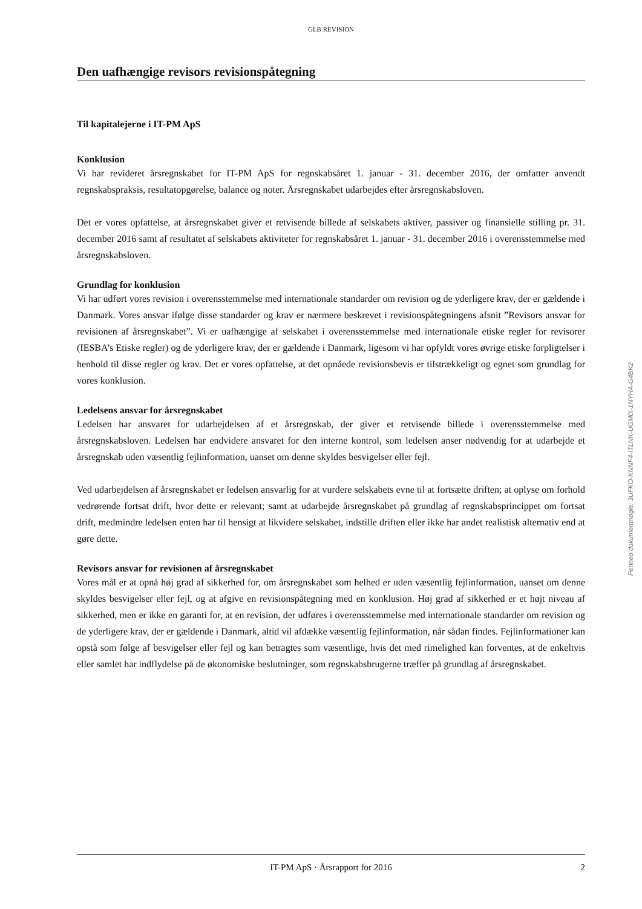GLB REVISION
Den uafhængige revisors revisionspåtegning
Til kapitalejerne i IT-PM ApS
Konklusion
Vi har revideret årsregnskabet for IT-PM ApS for regnskabsåret 1. januar - 31. december 2016, der omfatter anvendt regnskabspraksis, resultatopgørelse, balance og noter. Årsregnskabet udarbejdes efter årsregnskabsloven.
Det er vores opfattelse, at årsregnskabet giver et retvisende billede af selskabets aktiver, passiver og finansielle stilling pr. 31. december 2016 samt af resultatet af selskabets aktiviteter for regnskabsåret 1. januar - 31. december 2016 i overensstemmelse med årsregnskabsloven.
Grundlag for konklusion
Vi har udført vores revision i overensstemmelse med internationale standarder om revision og de yderligere krav, der er gældende i Danmark. Vores ansvar ifølge disse standarder og krav er nærmere beskrevet i revisionspåtegningens afsnit ”Revisors ansvar for revisionen af årsregnskabet”. Vi er uafhængige af selskabet i overensstemmelse med internationale etiske regler for revisorer (IESBA’s Etiske regler) og de yderligere krav, der er gældende i Danmark, ligesom vi har opfyldt vores øvrige etiske forpligtelser i henhold til disse regler og krav. Det er vores opfattelse, at det opnåede revisionsbevis er tilstrækkeligt og egnet som grundlag for vores konklusion.
Ledelsens ansvar for årsregnskabet
Ledelsen har ansvaret for udarbejdelsen af et årsregnskab, der giver et retvisende billede i overensstemmelse med årsregnskabsloven. Ledelsen har endvidere ansvaret for den interne kontrol, som ledelsen anser nødvendig for at udarbejde et årsregnskab uden væsentlig fejlinformation, uanset om denne skyldes besvigelser eller fejl.
Ved udarbejdelsen af årsregnskabet er ledelsen ansvarlig for at vurdere selskabets evne til at fortsætte driften; at oplyse om forhold vedrørende fortsat drift, hvor dette er relevant; samt at udarbejde årsregnskabet på grundlag af regnskabsprincippet om fortsat drift, medmindre ledelsen enten har til hensigt at likvidere selskabet, indstille driften eller ikke har andet realistisk alternativ end at gøre dette.
Revisors ansvar for revisionen af årsregnskabet
Vores mål er at opnå høj grad af sikkerhed for, om årsregnskabet som helhed er uden væsentlig fejlinformation, uanset om denne skyldes besvigelser eller fejl, og at afgive en revisionspåtegning med en konklusion. Høj grad af sikkerhed er et højt niveau af sikkerhed, men er ikke en garanti for, at en revision, der udføres i overensstemmelse med internationale standarder om revision og de yderligere krav, der er gældende i Danmark, altid vil afdække væsentlig fejlinformation, når sådan findes. Fejlinformationer kan opstå som følge af besvigelser eller fejl og kan betragtes som væsentlige, hvis det med rimelighed kan forventes, at de enkeltvis eller samlet har indflydelse på de økonomiske beslutninger, som regnskabsbrugerne træffer på grundlag af årsregnskabet.
IT-PM ApS · Årsrapport for 2016 2
Penneo dokumentnøgle: 3UFKO-KNNF4-ITLNK-UGM0I-1NYHA-G4BK2